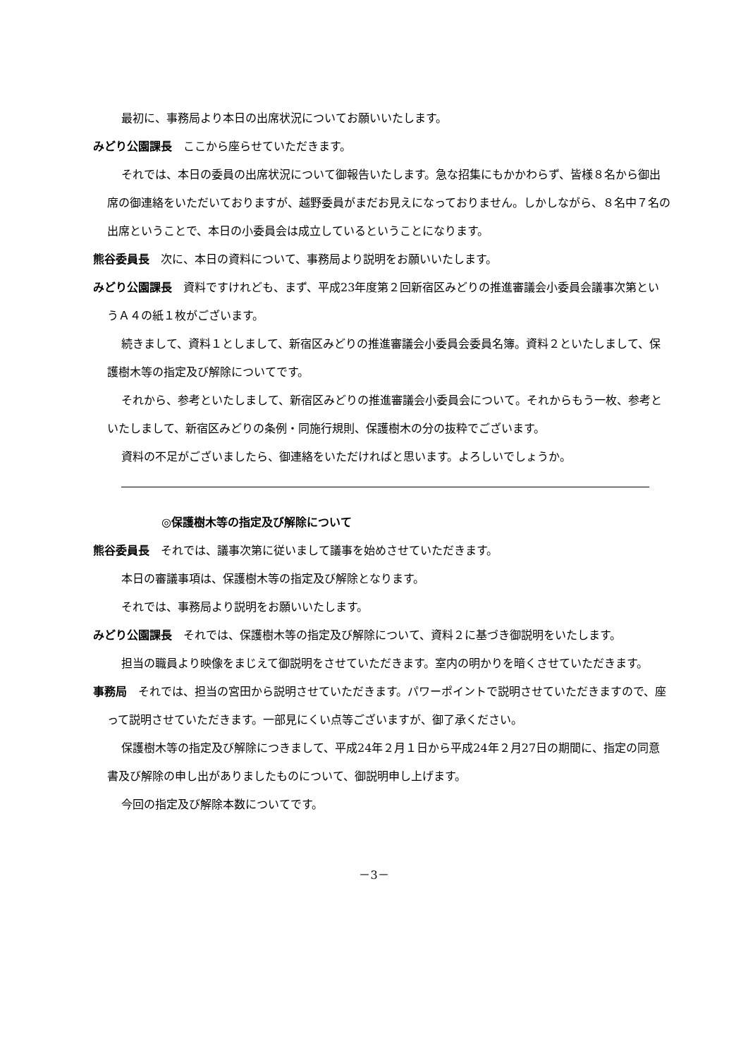最初に、事務局より本日の出席状況についてお願いいたします。
みどり公園課長 ここから座らせていただきます。
それでは、本日の委員の出席状況について御報告いたします。急な招集にもかかわらず、皆様８名から御出席の御連絡をいただいておりますが、越野委員がまだお見えになっておりません。しかしながら、８名中７名の出席ということで、本日の小委員会は成立しているということになります。
熊谷委員長 次に、本日の資料について、事務局より説明をお願いいたします。
みどり公園課長 資料ですけれども、まず、平成23年度第２回新宿区みどりの推進審議会小委員会議事次第というＡ４の紙１枚がございます。
続きまして、資料１としまして、新宿区みどりの推進審議会小委員会委員名簿。資料２といたしまして、保護樹木等の指定及び解除についてです。
それから、参考といたしまして、新宿区みどりの推進審議会小委員会について。それからもう一枚、参考といたしまして、新宿区みどりの条例・同施行規則、保護樹木の分の抜粋でございます。
資料の不足がございましたら、御連絡をいただければと思います。よろしいでしょうか。
◎保護樹木等の指定及び解除について
熊谷委員長 それでは、議事次第に従いまして議事を始めさせていただきます。
本日の審議事項は、保護樹木等の指定及び解除となります。
それでは、事務局より説明をお願いいたします。
みどり公園課長 それでは、保護樹木等の指定及び解除について、資料２に基づき御説明をいたします。
担当の職員より映像をまじえて御説明をさせていただきます。室内の明かりを暗くさせていただきます。
事務局 それでは、担当の宮田から説明させていただきます。パワーポイントで説明させていただきますので、座って説明させていただきます。一部見にくい点等ございますが、御了承ください。
保護樹木等の指定及び解除につきまして、平成24年２月１日から平成24年２月27日の期間に、指定の同意書及び解除の申し出がありましたものについて、御説明申し上げます。
今回の指定及び解除本数についてです。
－3－